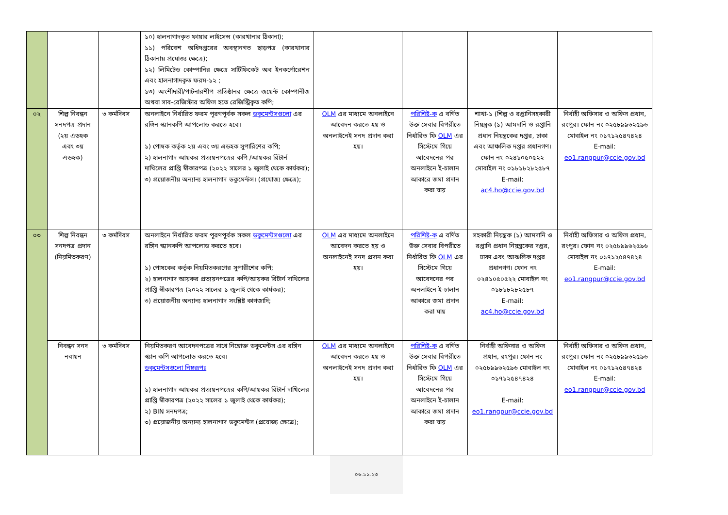| | | | ১০) হালনাগাদকৃত ফায়ার লাইসেন্স (কারখানার ঠিকানা); ১১) পরিবেশ অধিদপ্তরের অবস্থানগত ছাড়পত্র (কারখানার ঠিকানায় প্রযোজ্য ক্ষেত্রে); ১২) লিমিটেড কোম্পানির ক্ষেত্রে সার্টিফিকেট অব ইনকর্পোরেশন এবং হালনাগাদকৃত ফরম-১২ ; ১৩) অংশীদারী/পার্টনারশীপ প্রতিষ্ঠানর ক্ষেত্রে জয়েন্ট কোম্পানীজ অথবা সাব-রেজিস্টার অফিস হতে রেজিস্ট্রিকৃত কপি; | | | | |
| ০২ | শিল্প নিবন্ধন সনদপত্র প্রদান (২য় এডহক এবং ৩য় এডহক) | ৩ কর্মদিবস | অনলাইনে নির্ধারিত ফরম পূরণপূর্বক সকল ডকুমেন্টসগুলো এর রঙ্গিন স্ক্যানকপি আপলোড করতে হবে। ১) পোষক কর্তৃক ২য় এবং ৩য় এডহক সুপারিশের কপি; ২) হালনাগাদ আয়কর প্রত্যয়নপত্রের কপি /আয়কর রিটার্ন দাখিলের প্রাপ্তি স্বীকারপত্র (২০২২ সালের ১ জুলাই থেকে কার্যকর); ৩) প্রয়োজনীয় অন্যান্য হালনাগাদ ডকুমেন্টস। (প্রযোজ্য ক্ষেত্রে); | OLM এর মাধ্যমে অনলাইনে আবেদন করতে হয় ও অনলাইনেই সনদ প্রদান করা হয়। | পরিশিষ্ট-ক এ বর্ণিত উক্ত সেবার বিপরীতে নির্ধারিত ফি OLM এর সিস্টেমে গিয়ে আবেদনের পর অনলাইনে ই-চালান আকারে জমা প্রদান করা যায় | শাখা-১ (শিল্প ও রপ্তানিসহকারী নিয়ন্ত্রক (১) আমদানি ও রপ্তানি প্রধান নিয়ন্ত্রকের দপ্তর, ঢাকা এবং আঞ্চলিক দপ্তর প্রধানগণ। ফোন নং ০২৪১০৫০৫২২ মোবাইল নং ০১৮১৮২৮২৫৮৭ E-mail: ac4.ho@ccie.gov.bd | নির্বাহী অফিসার ও অফিস প্রধান, রংপুর। ফোন নং ০২৫৮৯৯৬২৫৯৬ মোবাইল নং ০১৭১২৫৪৭৪২৪ E-mail: eo1.rangpur@ccie.gov.bd |
| ০৩ | শিল্প নিবন্ধন সনদপত্র প্রদান (নিয়মিতকরণ) | ৩ কর্মদিবস | অনলাইনে নির্ধারিত ফরম পূরণপূর্বক সকল ডকুমেন্টসগুলো এর রঙ্গিন স্ক্যানকপি আপলোড করতে হবে। ১) পোষকের কর্তৃক নিয়মিতকরণের সুপারীশের কপি; ২) হালনাগাদ আয়কর প্রত্যয়নপত্রের কপি/আয়কর রিটার্ন দাখিলের প্রাপ্তি স্বীকারপত্র (২০২২ সালের ১ জুলাই থেকে কার্যকর); ৩) প্রয়োজনীয় অন্যান্য হালনাগাদ সংশ্লিষ্ট কাগজাদি; | OLM এর মাধ্যমে অনলাইনে আবেদন করতে হয় ও অনলাইনেই সনদ প্রদান করা হয়। | পরিশিষ্ট-ক এ বর্ণিত উক্ত সেবার বিপরীতে নির্ধারিত ফি OLM এর সিস্টেমে গিয়ে আবেদনের পর অনলাইনে ই-চালান আকারে জমা প্রদান করা যায় | সহকারী নিয়ন্ত্রক (১) আমদানি ও রপ্তানি প্রধান নিয়ন্ত্রকের দপ্তর, ঢাকা এবং আঞ্চলিক দপ্তর প্রধানগণ। ফোন নং ০২৪১০৫০৫২২ মোবাইল নং ০১৮১৮২৮২৫৮৭ E-mail: ac4.ho@ccie.gov.bd | নির্বাহী অফিসার ও অফিস প্রধান, রংপুর। ফোন নং ০২৫৮৯৯৬২৫৯৬ মোবাইল নং ০১৭১২৫৪৭৪২৪ E-mail: eo1.rangpur@ccie.gov.bd |
| | নিবন্ধন সনদ নবায়ন | ৩ কর্মদিবস | নিয়মিতকরণ আবেদনপত্রের সাথে নিম্নোক্ত ডকুমেন্টস এর রঙ্গিন স্ক্যান কপি আপলোড করতে হবে। ডকুমেন্টসগুলো নিম্নরূপঃ ১) হালনাগাদ আয়কর প্রত্যয়নপত্রের কপি/আয়কর রিটার্ন দাখিলের প্রাপ্তি স্বীকারপত্র (২০২২ সালের ১ জুলাই থেকে কার্যকর); ২) BIN সনদপত্র; ৩) প্রয়োজনীয় অন্যান্য হালনাগাদ ডকুমেন্টস (প্রযোজ্য ক্ষেত্রে); | OLM এর মাধ্যমে অনলাইনে আবেদন করতে হয় ও অনলাইনেই সনদ প্রদান করা হয়। | পরিশিষ্ট-ক এ বর্ণিত উক্ত সেবার বিপরীতে নির্ধারিত ফি OLM এর সিস্টেমে গিয়ে আবেদনের পর অনলাইনে ই-চালান আকারে জমা প্রদান করা যায় | নির্বাহী অফিসার ও অফিস প্রধান, রংপুর। ফোন নং ০২৫৮৯৯৬২৫৯৬ মোবাইল নং ০১৭১২৫৪৭৪২৪ E-mail: eo1.rangpur@ccie.gov.bd | নির্বাহী অফিসার ও অফিস প্রধান, রংপুর। ফোন নং ০২৫৮৯৯৬২৫৯৬ মোবাইল নং ০১৭১২৫৪৭৪২৪ E-mail: eo1.rangpur@ccie.gov.bd |
০৬.১১.২৩